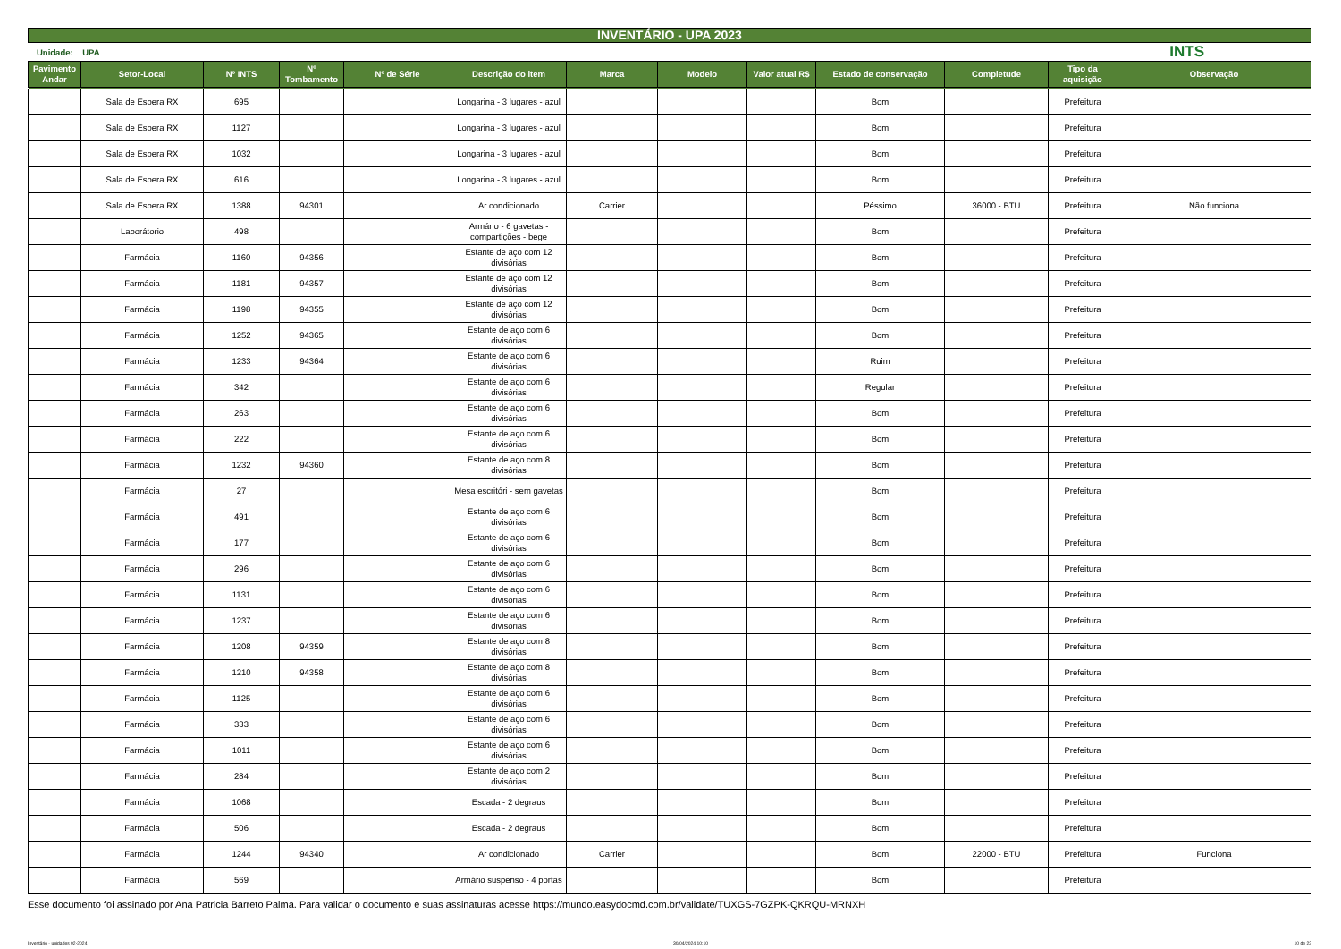INVENTÁRIO - UPA 2023
Unidade: UPA INTS
| Pavimento Andar | Setor-Local | Nº INTS | Nº Tombamento | Nº de Série | Descrição do item | Marca | Modelo | Valor atual R$ | Estado de conservação | Completude | Tipo da aquisição | Observação |
| --- | --- | --- | --- | --- | --- | --- | --- | --- | --- | --- | --- | --- |
| | Sala de Espera RX | 695 | | | Longarina - 3 lugares - azul | | | | Bom | | Prefeitura | |
| | Sala de Espera RX | 1127 | | | Longarina - 3 lugares - azul | | | | Bom | | Prefeitura | |
| | Sala de Espera RX | 1032 | | | Longarina - 3 lugares - azul | | | | Bom | | Prefeitura | |
| | Sala de Espera RX | 616 | | | Longarina - 3 lugares - azul | | | | Bom | | Prefeitura | |
| | Sala de Espera RX | 1388 | 94301 | | Ar condicionado | Carrier | | | Péssimo | 36000 - BTU | Prefeitura | Não funciona |
| | Laborátorio | 498 | | | Armário - 6 gavetas - compartições - bege | | | | Bom | | Prefeitura | |
| | Farmácia | 1160 | 94356 | | Estante de aço com 12 divisórias | | | | Bom | | Prefeitura | |
| | Farmácia | 1181 | 94357 | | Estante de aço com 12 divisórias | | | | Bom | | Prefeitura | |
| | Farmácia | 1198 | 94355 | | Estante de aço com 12 divisórias | | | | Bom | | Prefeitura | |
| | Farmácia | 1252 | 94365 | | Estante de aço com 6 divisórias | | | | Bom | | Prefeitura | |
| | Farmácia | 1233 | 94364 | | Estante de aço com 6 divisórias | | | | Ruim | | Prefeitura | |
| | Farmácia | 342 | | | Estante de aço com 6 divisórias | | | | Regular | | Prefeitura | |
| | Farmácia | 263 | | | Estante de aço com 6 divisórias | | | | Bom | | Prefeitura | |
| | Farmácia | 222 | | | Estante de aço com 6 divisórias | | | | Bom | | Prefeitura | |
| | Farmácia | 1232 | 94360 | | Estante de aço com 8 divisórias | | | | Bom | | Prefeitura | |
| | Farmácia | 27 | | | Mesa escritóri - sem gavetas | | | | Bom | | Prefeitura | |
| | Farmácia | 491 | | | Estante de aço com 6 divisórias | | | | Bom | | Prefeitura | |
| | Farmácia | 177 | | | Estante de aço com 6 divisórias | | | | Bom | | Prefeitura | |
| | Farmácia | 296 | | | Estante de aço com 6 divisórias | | | | Bom | | Prefeitura | |
| | Farmácia | 1131 | | | Estante de aço com 6 divisórias | | | | Bom | | Prefeitura | |
| | Farmácia | 1237 | | | Estante de aço com 6 divisórias | | | | Bom | | Prefeitura | |
| | Farmácia | 1208 | 94359 | | Estante de aço com 8 divisórias | | | | Bom | | Prefeitura | |
| | Farmácia | 1210 | 94358 | | Estante de aço com 8 divisórias | | | | Bom | | Prefeitura | |
| | Farmácia | 1125 | | | Estante de aço com 6 divisórias | | | | Bom | | Prefeitura | |
| | Farmácia | 333 | | | Estante de aço com 6 divisórias | | | | Bom | | Prefeitura | |
| | Farmácia | 1011 | | | Estante de aço com 6 divisórias | | | | Bom | | Prefeitura | |
| | Farmácia | 284 | | | Estante de aço com 2 divisórias | | | | Bom | | Prefeitura | |
| | Farmácia | 1068 | | | Escada - 2 degraus | | | | Bom | | Prefeitura | |
| | Farmácia | 506 | | | Escada - 2 degraus | | | | Bom | | Prefeitura | |
| | Farmácia | 1244 | 94340 | | Ar condicionado | Carrier | | | Bom | 22000 - BTU | Prefeitura | Funciona |
| | Farmácia | 569 | | | Armário suspenso - 4 portas | | | | Bom | | Prefeitura | |
Esse documento foi assinado por Ana Patricia Barreto Palma. Para validar o documento e suas assinaturas acesse https://mundo.easydocmd.com.br/validate/TUXGS-7GZPK-QKRQU-MRNXH
Inventário - unidades 02-2024 30/04/2024 10:10 10 de 22